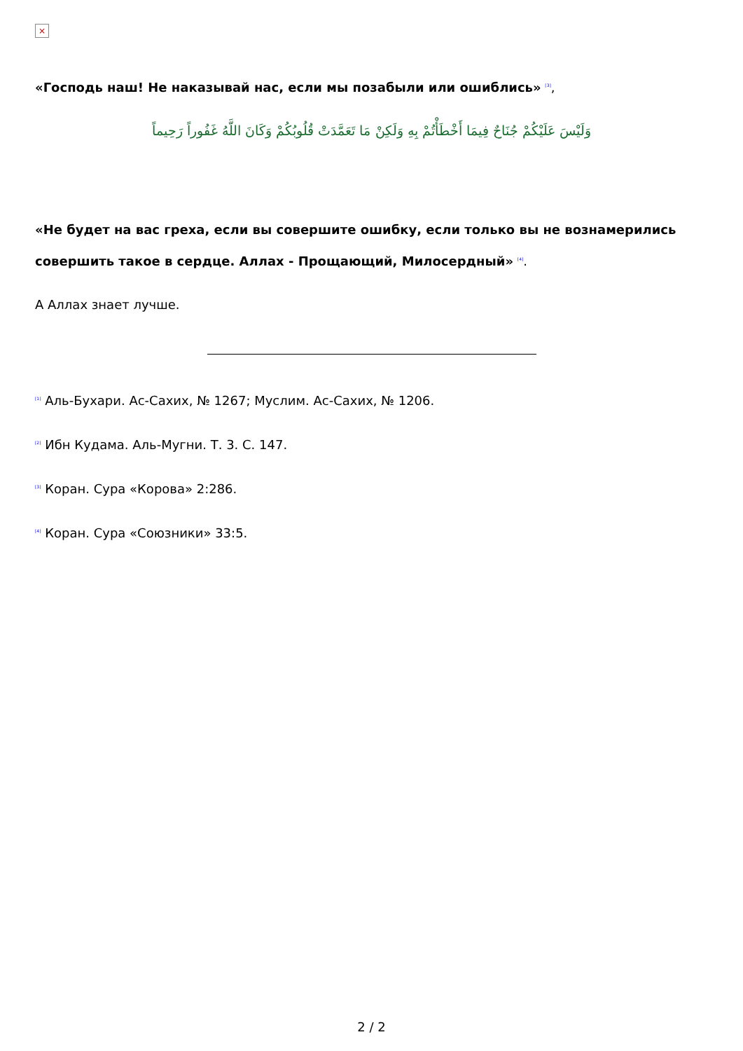×
«Господь наш! Не наказывай нас, если мы позабыли или ошиблись» <sup>[3]</sup>,
وَلَيْسَ عَلَيْكُمْ جُنَاحٌ فِيمَا أَخْطَأْتُمْ بِهِ وَلَكِنْ مَا تَعَمَّدَتْ قُلُوبُكُمْ وَكَانَ اللَّهُ غَفُوراً رَحِيماً
«Не будет на вас греха, если вы совершите ошибку, если только вы не вознамерились совершить такое в сердце. Аллах - Прощающий, Милосердный» <sup>[4]</sup>.
А Аллах знает лучше.
<sup>[1]</sup> Аль-Бухари. Ас-Сахих, № 1267; Муслим. Ас-Сахих, № 1206.
<sup>[2]</sup> Ибн Кудама. Аль-Мугни. Т. 3. С. 147.
<sup>[3]</sup> Коран. Сура «Корова» 2:286.
<sup>[4]</sup> Коран. Сура «Союзники» 33:5.
2 / 2